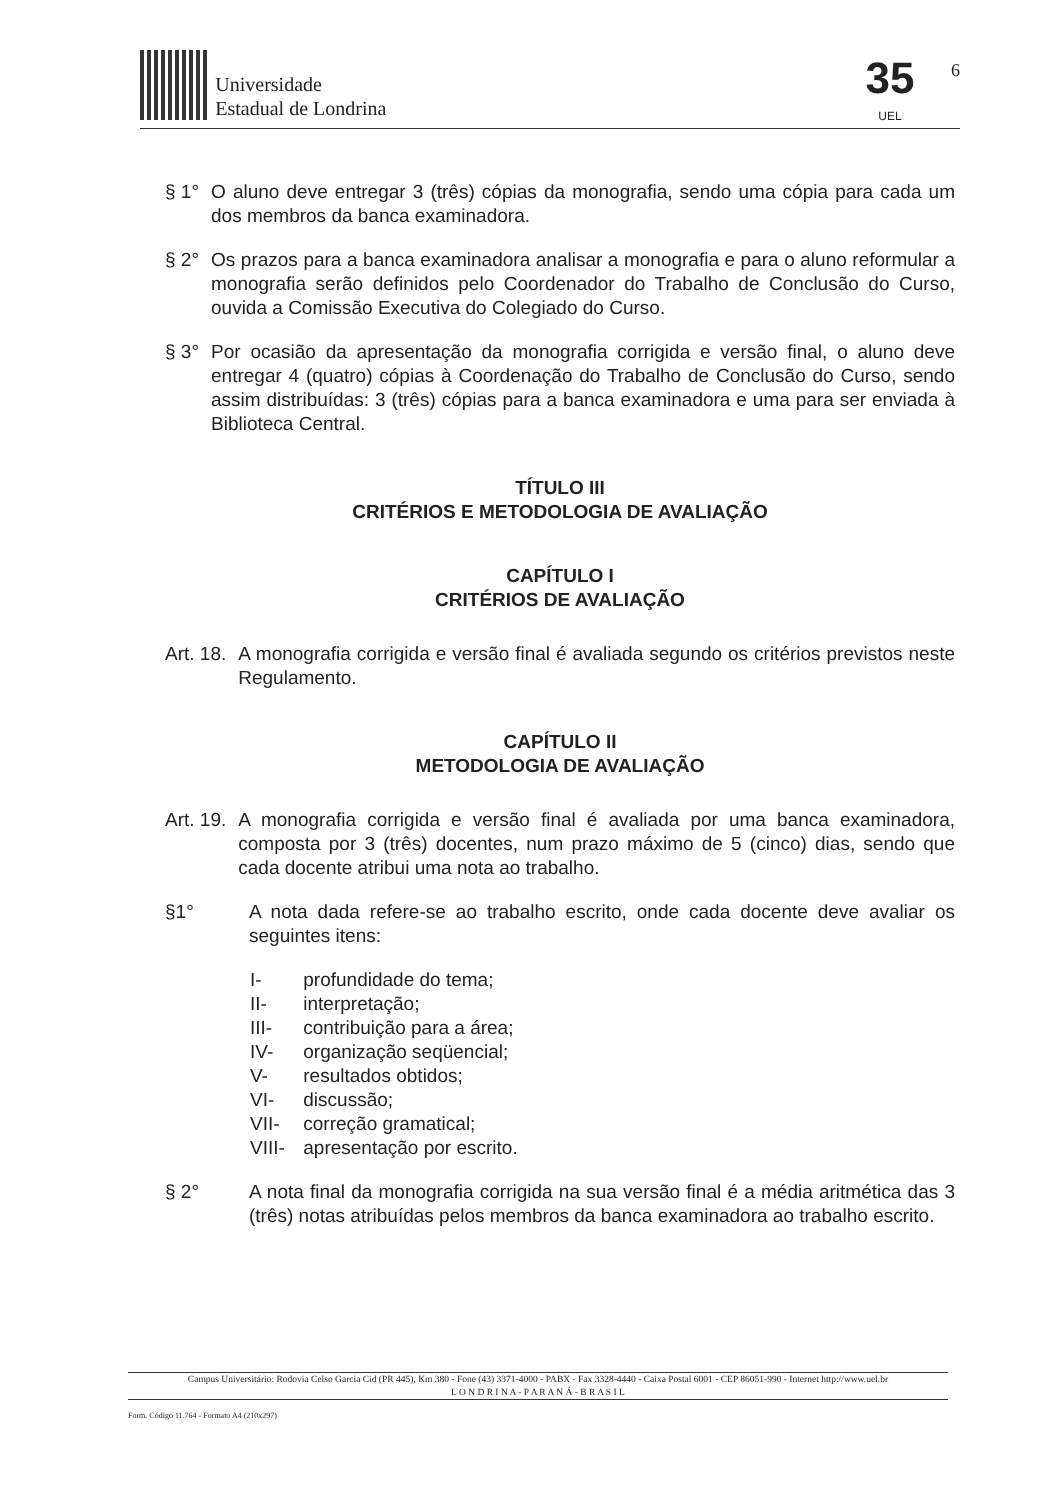Universidade
Estadual de Londrina
35
UEL
6
§ 1° O aluno deve entregar 3 (três) cópias da monografia, sendo uma cópia para cada um dos membros da banca examinadora.
§ 2° Os prazos para a banca examinadora analisar a monografia e para o aluno reformular a monografia serão definidos pelo Coordenador do Trabalho de Conclusão do Curso, ouvida a Comissão Executiva do Colegiado do Curso.
§ 3° Por ocasião da apresentação da monografia corrigida e versão final, o aluno deve entregar 4 (quatro) cópias à Coordenação do Trabalho de Conclusão do Curso, sendo assim distribuídas: 3 (três) cópias para a banca examinadora e uma para ser enviada à Biblioteca Central.
TÍTULO III
CRITÉRIOS E METODOLOGIA DE AVALIAÇÃO
CAPÍTULO I
CRITÉRIOS DE AVALIAÇÃO
Art. 18. A monografia corrigida e versão final é avaliada segundo os critérios previstos neste Regulamento.
CAPÍTULO II
METODOLOGIA DE AVALIAÇÃO
Art. 19. A monografia corrigida e versão final é avaliada por uma banca examinadora, composta por 3 (três) docentes, num prazo máximo de 5 (cinco) dias, sendo que cada docente atribui uma nota ao trabalho.
§1° A nota dada refere-se ao trabalho escrito, onde cada docente deve avaliar os seguintes itens:
I- profundidade do tema;
II- interpretação;
III- contribuição para a área;
IV- organização seqüencial;
V- resultados obtidos;
VI- discussão;
VII- correção gramatical;
VIII- apresentação por escrito.
§ 2° A nota final da monografia corrigida na sua versão final é a média aritmética das 3 (três) notas atribuídas pelos membros da banca examinadora ao trabalho escrito.
Campus Universitário: Rodovia Celso Garcia Cid (PR 445), Km 380 - Fone (43) 3371-4000 - PABX - Fax 3328-4440 - Caixa Postal 6001 - CEP 86051-990 - Internet http://www.uel.br
L O N D R I N A - P A R A N Á - B R A S I L
Form. Código 11.764 - Formato A4 (210x297)